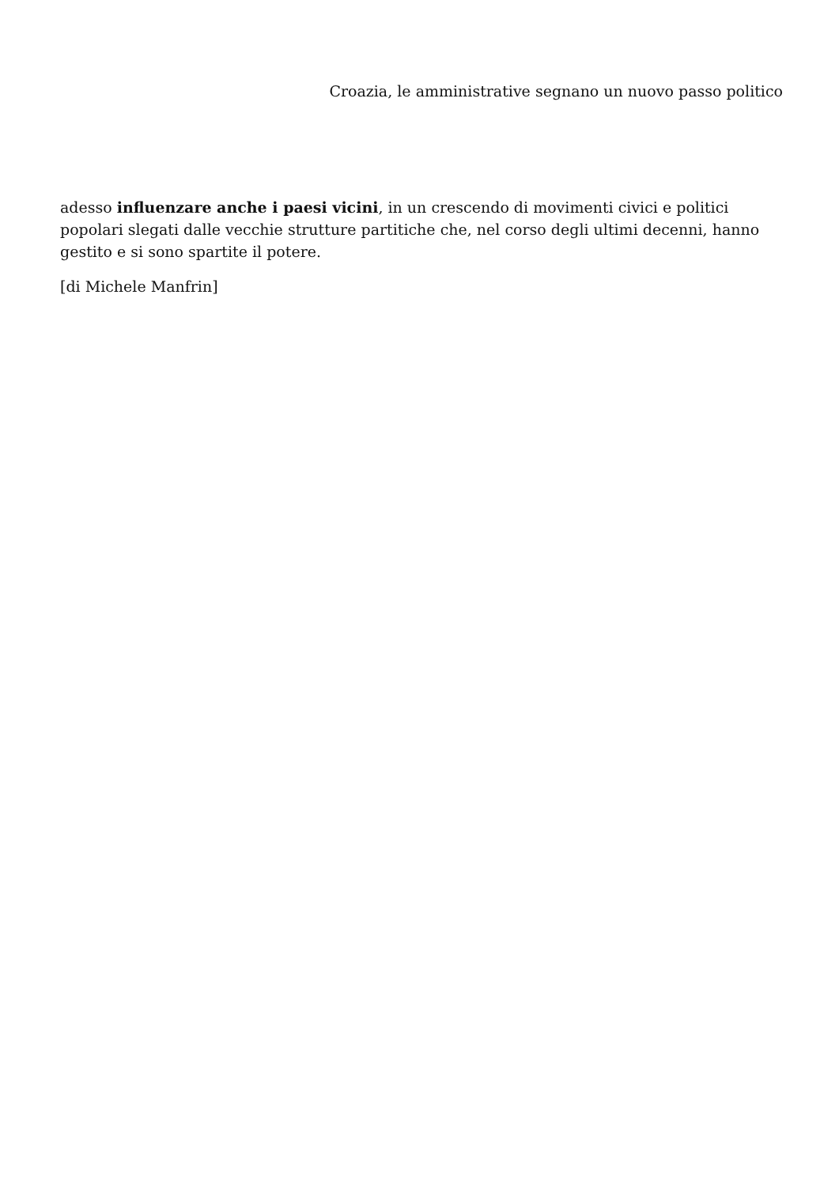Croazia, le amministrative segnano un nuovo passo politico
adesso influenzare anche i paesi vicini, in un crescendo di movimenti civici e politici popolari slegati dalle vecchie strutture partitiche che, nel corso degli ultimi decenni, hanno gestito e si sono spartite il potere.
[di Michele Manfrin]